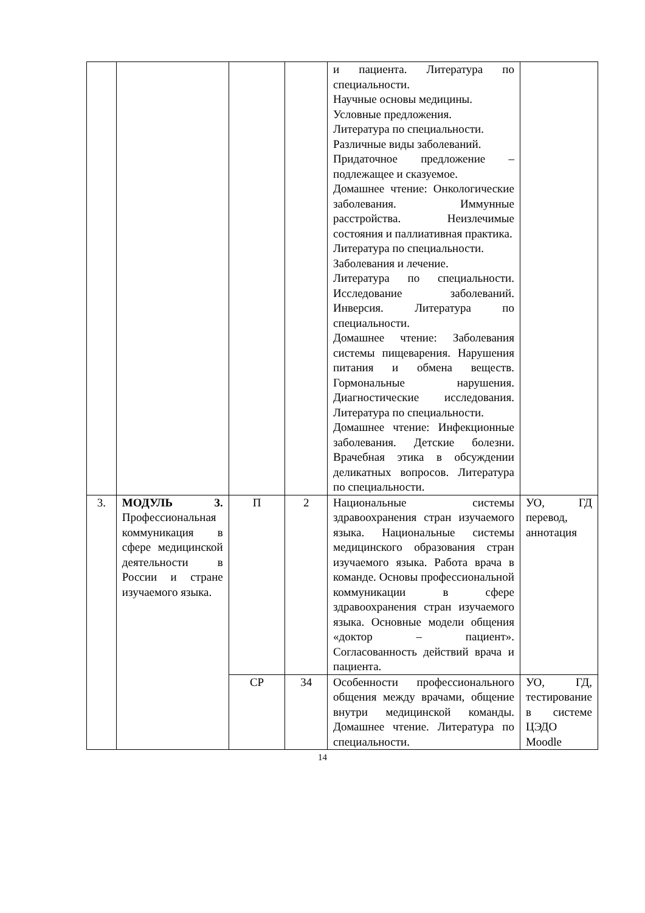| | | | | и пациента. Литература по специальности. Научные основы медицины. Условные предложения. Литература по специальности. Различные виды заболеваний. Придаточное предложение – подлежащее и сказуемое. Домашнее чтение: Онкологические заболевания. Иммунные расстройства. Неизлечимые состояния и паллиативная практика. Литература по специальности. Заболевания и лечение. Литература по специальности. Исследование заболеваний. Инверсия. Литература по специальности. Домашнее чтение: Заболевания системы пищеварения. Нарушения питания и обмена веществ. Гормональные нарушения. Диагностические исследования. Литература по специальности. Домашнее чтение: Инфекционные заболевания. Детские болезни. Врачебная этика в обсуждении деликатных вопросов. Литература по специальности. | |
| 3. | МОДУЛЬ 3. Профессиональная коммуникация в сфере медицинской деятельности в России и стране изучаемого языка. | П | 2 | Национальные системы здравоохранения стран изучаемого языка. Национальные системы медицинского образования стран изучаемого языка. Работа врача в команде. Основы профессиональной коммуникации в сфере здравоохранения стран изучаемого языка. Основные модели общения «доктор – пациент». Согласованность действий врача и пациента. | УО, ГД перевод, аннотация |
| | | СР | 34 | Особенности профессионального общения между врачами, общение внутри медицинской команды. Домашнее чтение. Литература по специальности. | УО, ГД, тестирование в системе ЦЭДО Moodle |
14